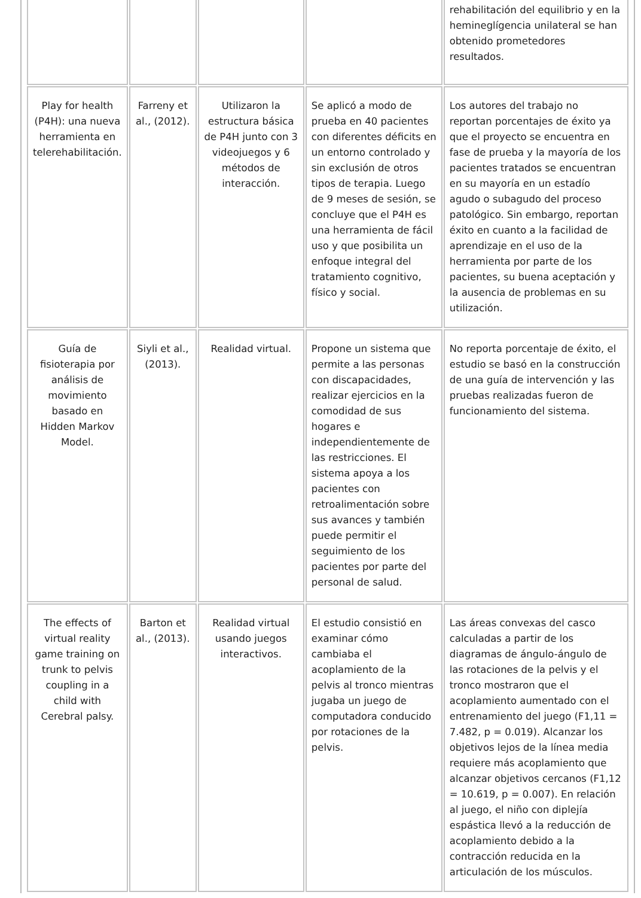| | | | | rehabilitación del equilibrio y en la hemineglígencia unilateral se han obtenido prometedores resultados. |
| Play for health (P4H): una nueva herramienta en telerehabilitación. | Farreny et al., (2012). | Utilizaron la estructura básica de P4H junto con 3 videojuegos y 6 métodos de interacción. | Se aplicó a modo de prueba en 40 pacientes con diferentes déficits en un entorno controlado y sin exclusión de otros tipos de terapia. Luego de 9 meses de sesión, se concluye que el P4H es una herramienta de fácil uso y que posibilita un enfoque integral del tratamiento cognitivo, físico y social. | Los autores del trabajo no reportan porcentajes de éxito ya que el proyecto se encuentra en fase de prueba y la mayoría de los pacientes tratados se encuentran en su mayoría en un estadío agudo o subagudo del proceso patológico. Sin embargo, reportan éxito en cuanto a la facilidad de aprendizaje en el uso de la herramienta por parte de los pacientes, su buena aceptación y la ausencia de problemas en su utilización. |
| Guía de fisioterapia por análisis de movimiento basado en Hidden Markov Model. | Siyli et al., (2013). | Realidad virtual. | Propone un sistema que permite a las personas con discapacidades, realizar ejercicios en la comodidad de sus hogares e independientemente de las restricciones. El sistema apoya a los pacientes con retroalimentación sobre sus avances y también puede permitir el seguimiento de los pacientes por parte del personal de salud. | No reporta porcentaje de éxito, el estudio se basó en la construcción de una guía de intervención y las pruebas realizadas fueron de funcionamiento del sistema. |
| The effects of virtual reality game training on trunk to pelvis coupling in a child with Cerebral palsy. | Barton et al., (2013). | Realidad virtual usando juegos interactivos. | El estudio consistió en examinar cómo cambiaba el acoplamiento de la pelvis al tronco mientras jugaba un juego de computadora conducido por rotaciones de la pelvis. | Las áreas convexas del casco calculadas a partir de los diagramas de ángulo-ángulo de las rotaciones de la pelvis y el tronco mostraron que el acoplamiento aumentado con el entrenamiento del juego (F1,11 = 7.482, p = 0.019). Alcanzar los objetivos lejos de la línea media requiere más acoplamiento que alcanzar objetivos cercanos (F1,12 = 10.619, p = 0.007). En relación al juego, el niño con diplejía espástica llevó a la reducción de acoplamiento debido a la contracción reducida en la articulación de los músculos. |